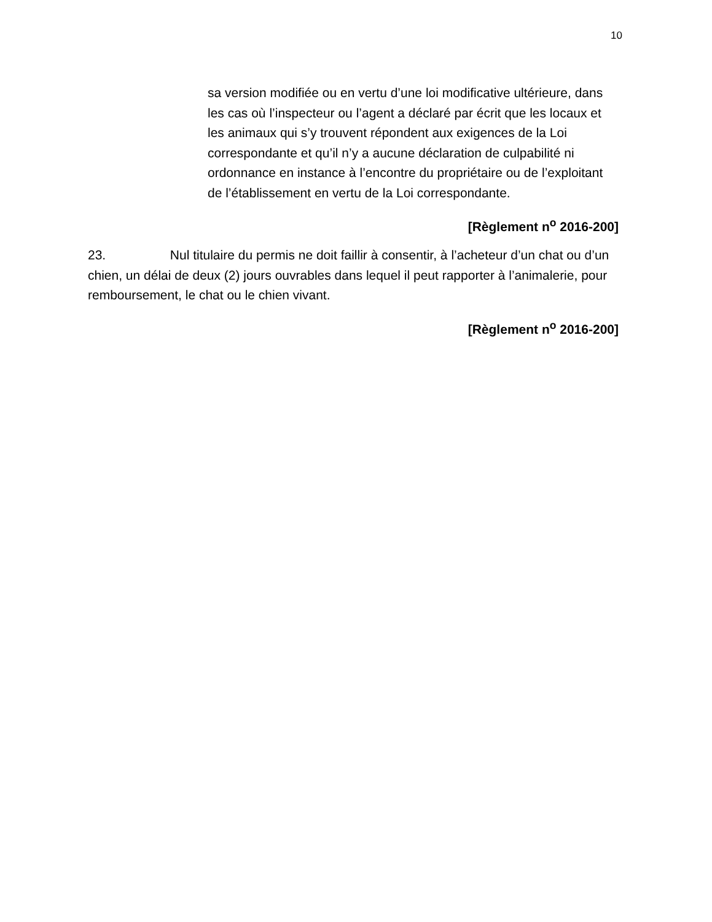10
sa version modifiée ou en vertu d’une loi modificative ultérieure, dans les cas où l’inspecteur ou l’agent a déclaré par écrit que les locaux et les animaux qui s’y trouvent répondent aux exigences de la Loi correspondante et qu’il n’y a aucune déclaration de culpabilité ni ordonnance en instance à l’encontre du propriétaire ou de l’exploitant de l’établissement en vertu de la Loi correspondante.
[Règlement n<sup>o</sup> 2016-200]
23. Nul titulaire du permis ne doit faillir à consentir, à l’acheteur d’un chat ou d’un chien, un délai de deux (2) jours ouvrables dans lequel il peut rapporter à l’animalerie, pour remboursement, le chat ou le chien vivant.
[Règlement n<sup>o</sup> 2016-200]